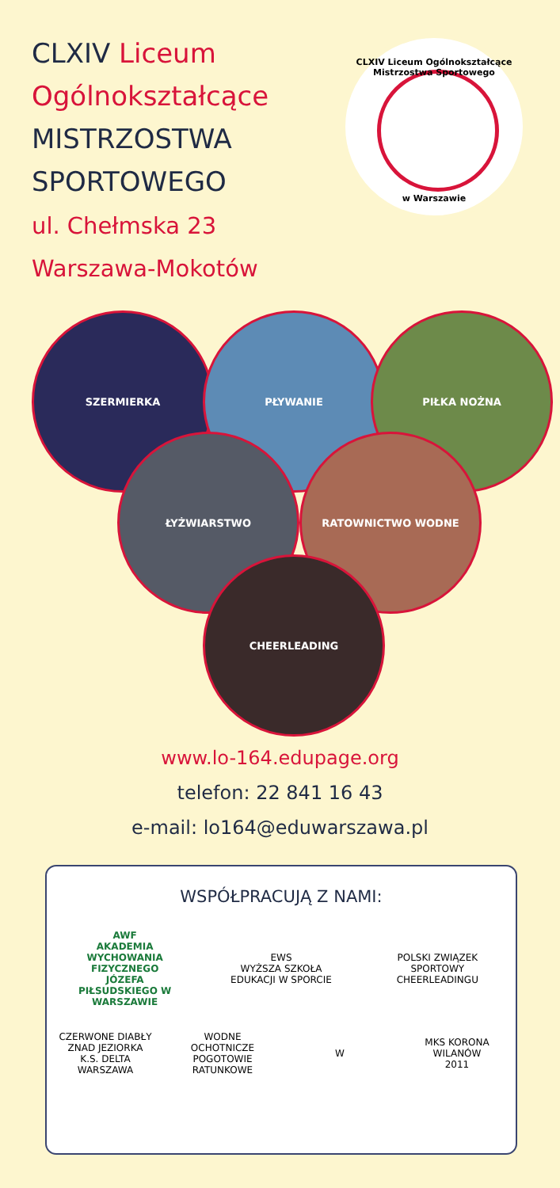CLXIV Liceum
Ogólnokształcące
MISTRZOSTWA
SPORTOWEGO
ul. Chełmska 23
Warszawa-Mokotów
CLXIV Liceum Ogólnokształcące Mistrzostwa Sportowego
w Warszawie
SZERMIERKA PŁYWANIE PIŁKA NOŻNA
ŁYŻWIARSTWO RATOWNICTWO WODNE
CHEERLEADING
www.lo-164.edupage.org
telefon: 22 841 16 43
e-mail: lo164@eduwarszawa.pl
WSPÓŁPRACUJĄ Z NAMI:
AWF
AKADEMIA WYCHOWANIA FIZYCZNEGO
JÓZEFA PIŁSUDSKIEGO W WARSZAWIE
EWS
WYŻSZA SZKOŁA EDUKACJI W SPORCIE
POLSKI ZWIĄZEK SPORTOWY CHEERLEADINGU
CZERWONE DIABŁY ZNAD JEZIORKA
K.S. DELTA WARSZAWA
WODNE OCHOTNICZE POGOTOWIE RATUNKOWE
W
MKS KORONA WILANÓW
2011